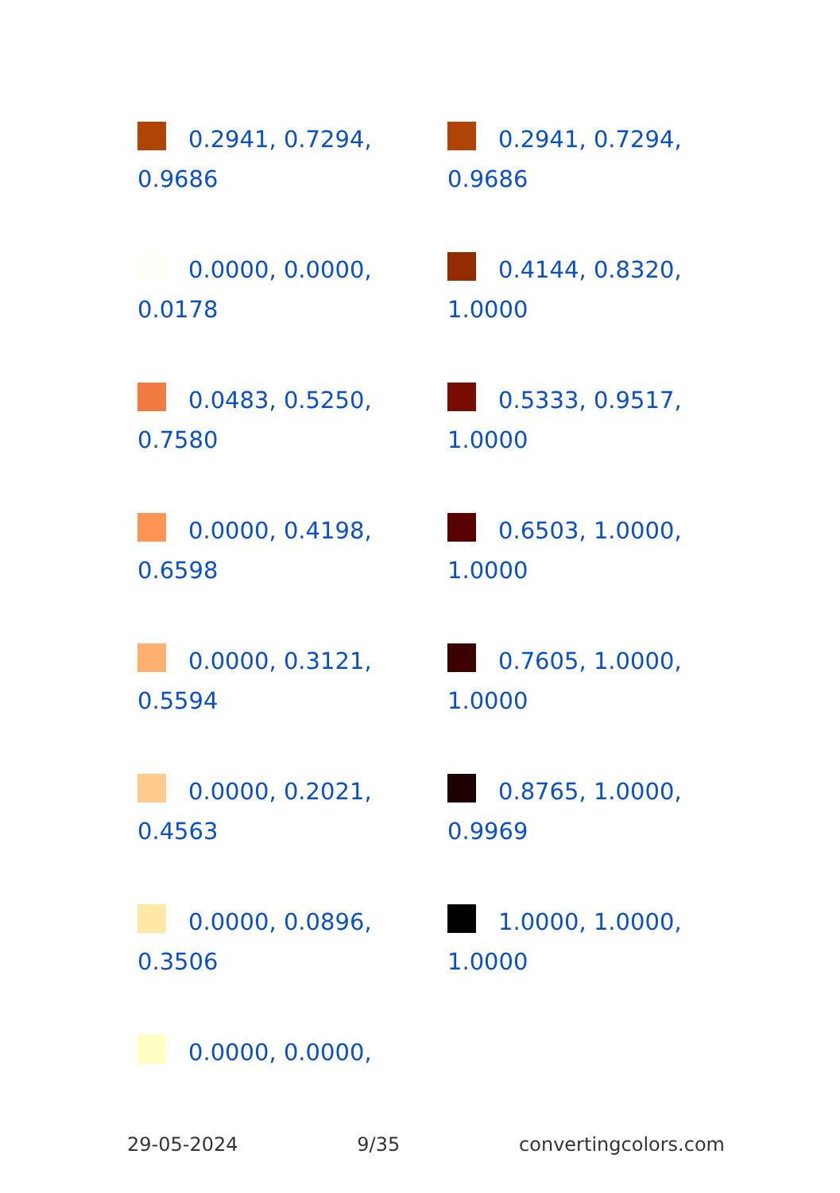0.2941, 0.7294, 0.9686
0.2941, 0.7294, 0.9686
0.0000, 0.0000, 0.0178
0.4144, 0.8320, 1.0000
0.0483, 0.5250, 0.7580
0.5333, 0.9517, 1.0000
0.0000, 0.4198, 0.6598
0.6503, 1.0000, 1.0000
0.0000, 0.3121, 0.5594
0.7605, 1.0000, 1.0000
0.0000, 0.2021, 0.4563
0.8765, 1.0000, 0.9969
0.0000, 0.0896, 0.3506
1.0000, 1.0000, 1.0000
0.0000, 0.0000,
29-05-2024 9/35 convertingcolors.com